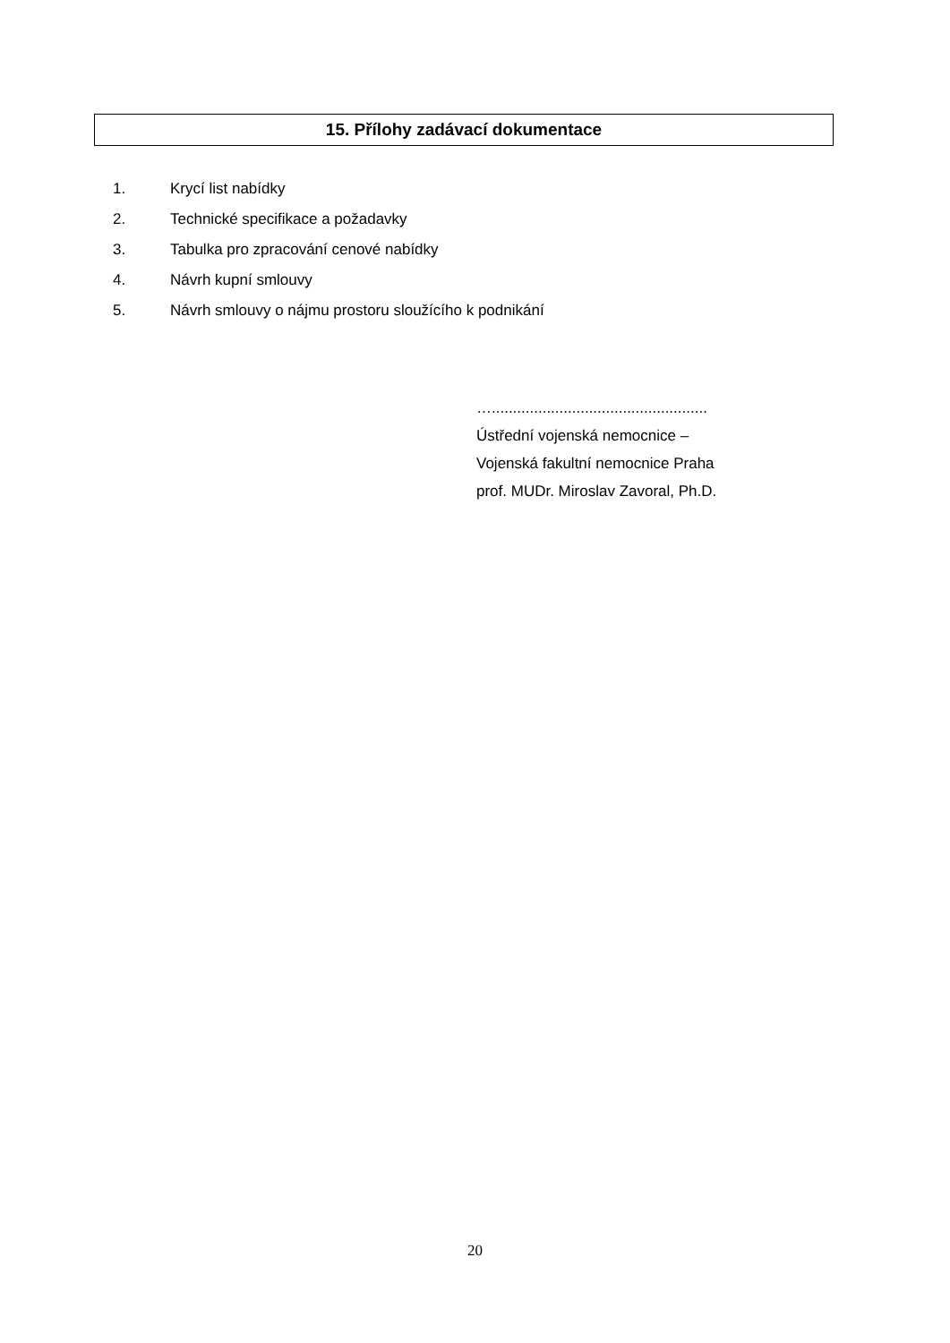15. Přílohy zadávací dokumentace
1. Krycí list nabídky
2. Technické specifikace a požadavky
3. Tabulka pro zpracování cenové nabídky
4. Návrh kupní smlouvy
5. Návrh smlouvy o nájmu prostoru sloužícího k podnikání
…...................................................
Ústřední vojenská nemocnice –
Vojenská fakultní nemocnice Praha
prof. MUDr. Miroslav Zavoral, Ph.D.
20